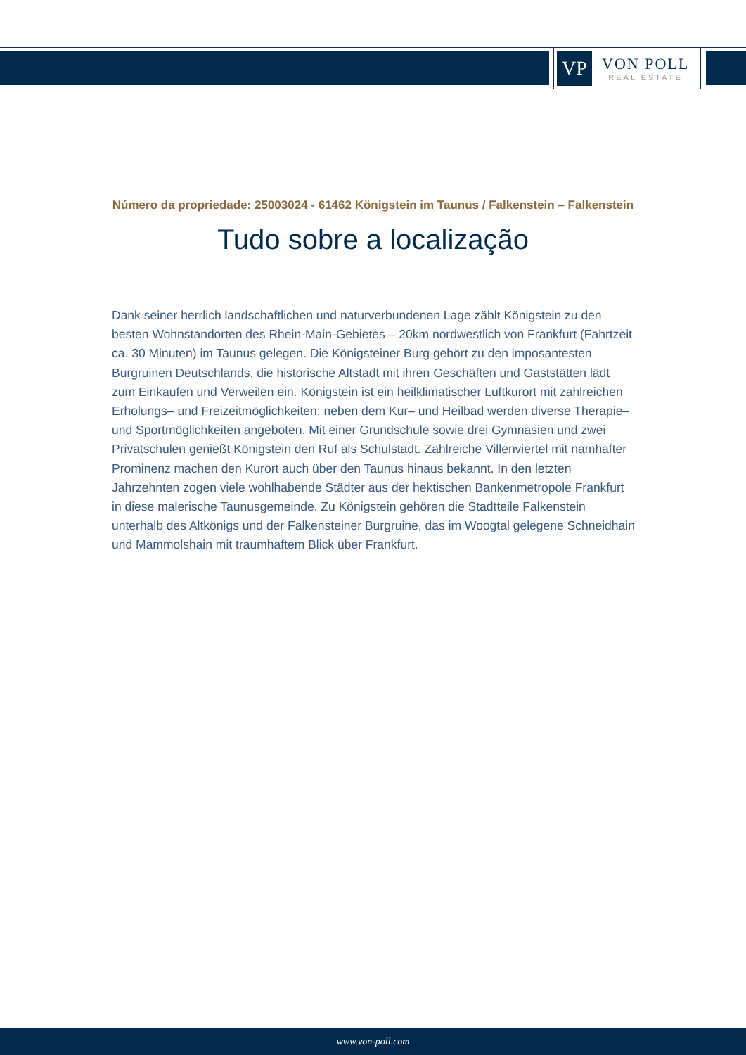VP
VON POLL
REAL ESTATE
Número da propriedade: 25003024 - 61462 Königstein im Taunus / Falkenstein – Falkenstein
Tudo sobre a localização
Dank seiner herrlich landschaftlichen und naturverbundenen Lage zählt Königstein zu den besten Wohnstandorten des Rhein-Main-Gebietes – 20km nordwestlich von Frankfurt (Fahrtzeit ca. 30 Minuten) im Taunus gelegen. Die Königsteiner Burg gehört zu den imposantesten Burgruinen Deutschlands, die historische Altstadt mit ihren Geschäften und Gaststätten lädt zum Einkaufen und Verweilen ein. Königstein ist ein heilklimatischer Luftkurort mit zahlreichen Erholungs– und Freizeitmöglichkeiten; neben dem Kur– und Heilbad werden diverse Therapie– und Sportmöglichkeiten angeboten. Mit einer Grundschule sowie drei Gymnasien und zwei Privatschulen genießt Königstein den Ruf als Schulstadt. Zahlreiche Villenviertel mit namhafter Prominenz machen den Kurort auch über den Taunus hinaus bekannt. In den letzten Jahrzehnten zogen viele wohlhabende Städter aus der hektischen Bankenmetropole Frankfurt in diese malerische Taunusgemeinde. Zu Königstein gehören die Stadtteile Falkenstein unterhalb des Altkönigs und der Falkensteiner Burgruine, das im Woogtal gelegene Schneidhain und Mammolshain mit traumhaftem Blick über Frankfurt.
www.von-poll.com